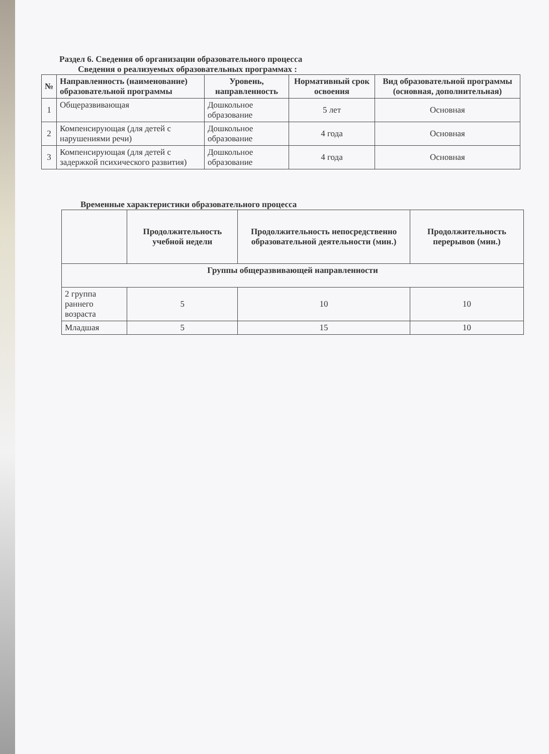Раздел 6. Сведения об организации образовательного процесса
Сведения о реализуемых образовательных программах :
| № | Направленность (наименование) образовательной программы | Уровень, направленность | Нормативный срок освоения | Вид образовательной программы (основная, дополнительная) |
| --- | --- | --- | --- | --- |
| 1 | Общеразвивающая | Дошкольное образование | 5 лет | Основная |
| 2 | Компенсирующая (для детей с нарушениями речи) | Дошкольное образование | 4 года | Основная |
| 3 | Компенсирующая (для детей с задержкой психического развития) | Дошкольное образование | 4 года | Основная |
Временные характеристики образовательного процесса
| | Продолжительность учебной недели | Продолжительность непосредственно образовательной деятельности (мин.) | Продолжительность перерывов (мин.) |
| --- | --- | --- | --- |
| Группы общеразвивающей направленности | | | |
| 2 группа раннего возраста | 5 | 10 | 10 |
| Младшая | 5 | 15 | 10 |